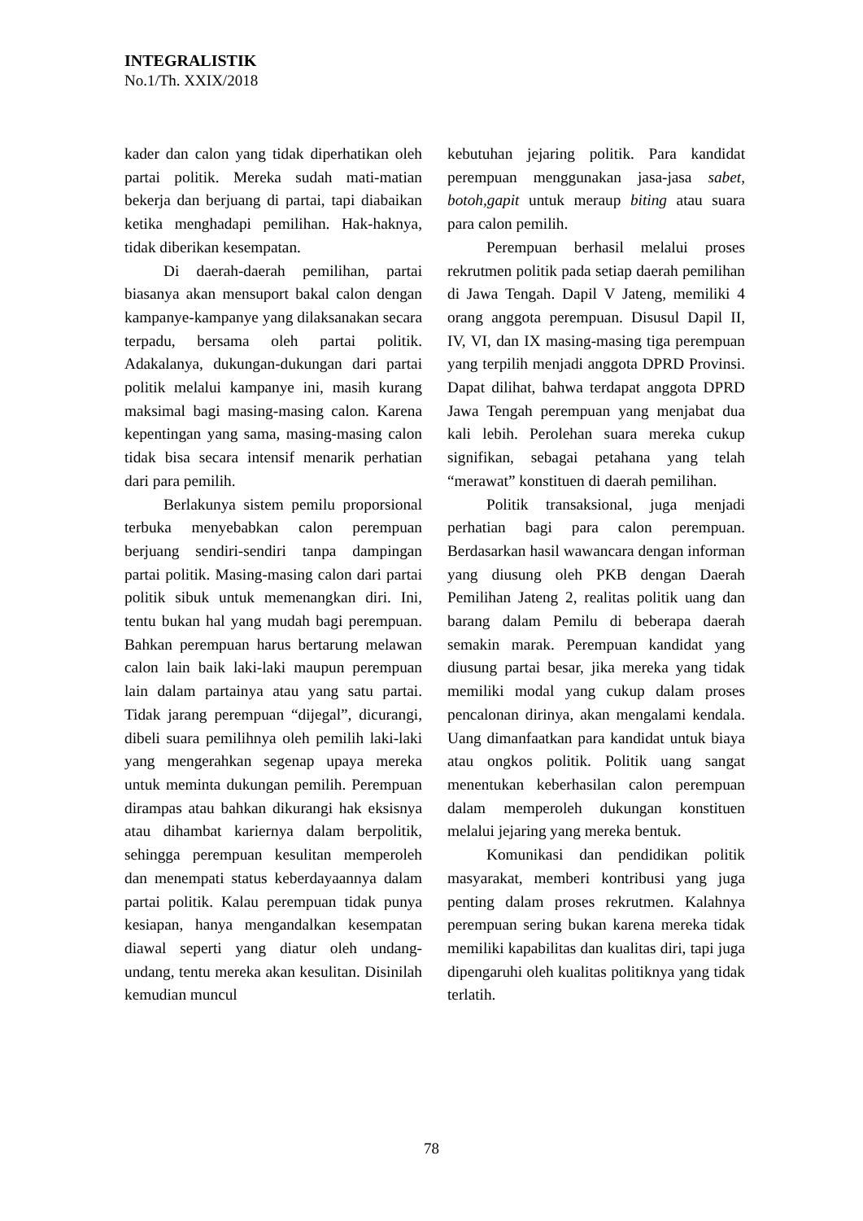INTEGRALISTIK
No.1/Th. XXIX/2018
kader dan calon yang tidak diperhatikan oleh partai politik. Mereka sudah mati-matian bekerja dan berjuang di partai, tapi diabaikan ketika menghadapi pemilihan. Hak-haknya, tidak diberikan kesempatan.
Di daerah-daerah pemilihan, partai biasanya akan mensuport bakal calon dengan kampanye-kampanye yang dilaksanakan secara terpadu, bersama oleh partai politik. Adakalanya, dukungan-dukungan dari partai politik melalui kampanye ini, masih kurang maksimal bagi masing-masing calon. Karena kepentingan yang sama, masing-masing calon tidak bisa secara intensif menarik perhatian dari para pemilih.
Berlakunya sistem pemilu proporsional terbuka menyebabkan calon perempuan berjuang sendiri-sendiri tanpa dampingan partai politik. Masing-masing calon dari partai politik sibuk untuk memenangkan diri. Ini, tentu bukan hal yang mudah bagi perempuan. Bahkan perempuan harus bertarung melawan calon lain baik laki-laki maupun perempuan lain dalam partainya atau yang satu partai. Tidak jarang perempuan “dijegal”, dicurangi, dibeli suara pemilihnya oleh pemilih laki-laki yang mengerahkan segenap upaya mereka untuk meminta dukungan pemilih. Perempuan dirampas atau bahkan dikurangi hak eksisnya atau dihambat kariernya dalam berpolitik, sehingga perempuan kesulitan memperoleh dan menempati status keberdayaannya dalam partai politik. Kalau perempuan tidak punya kesiapan, hanya mengandalkan kesempatan diawal seperti yang diatur oleh undang-undang, tentu mereka akan kesulitan. Disinilah kemudian muncul
kebutuhan jejaring politik. Para kandidat perempuan menggunakan jasa-jasa sabet, botoh,gapit untuk meraup biting atau suara para calon pemilih.
Perempuan berhasil melalui proses rekrutmen politik pada setiap daerah pemilihan di Jawa Tengah. Dapil V Jateng, memiliki 4 orang anggota perempuan. Disusul Dapil II, IV, VI, dan IX masing-masing tiga perempuan yang terpilih menjadi anggota DPRD Provinsi. Dapat dilihat, bahwa terdapat anggota DPRD Jawa Tengah perempuan yang menjabat dua kali lebih. Perolehan suara mereka cukup signifikan, sebagai petahana yang telah “merawat” konstituen di daerah pemilihan.
Politik transaksional, juga menjadi perhatian bagi para calon perempuan. Berdasarkan hasil wawancara dengan informan yang diusung oleh PKB dengan Daerah Pemilihan Jateng 2, realitas politik uang dan barang dalam Pemilu di beberapa daerah semakin marak. Perempuan kandidat yang diusung partai besar, jika mereka yang tidak memiliki modal yang cukup dalam proses pencalonan dirinya, akan mengalami kendala. Uang dimanfaatkan para kandidat untuk biaya atau ongkos politik. Politik uang sangat menentukan keberhasilan calon perempuan dalam memperoleh dukungan konstituen melalui jejaring yang mereka bentuk.
Komunikasi dan pendidikan politik masyarakat, memberi kontribusi yang juga penting dalam proses rekrutmen. Kalahnya perempuan sering bukan karena mereka tidak memiliki kapabilitas dan kualitas diri, tapi juga dipengaruhi oleh kualitas politiknya yang tidak terlatih.
78